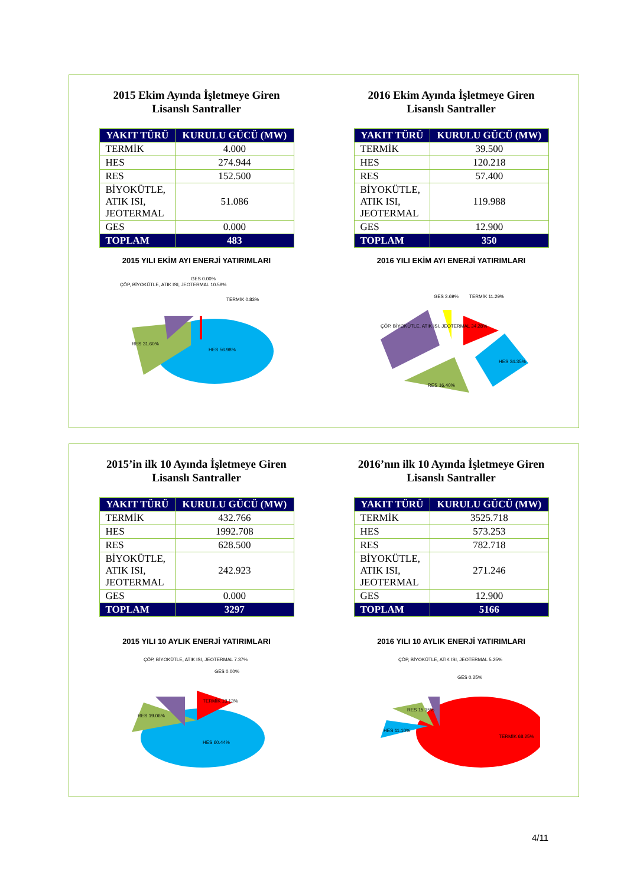2015 Ekim Ayında İşletmeye Giren
Lisanslı Santraller
| YAKIT TÜRÜ | KURULU GÜCÜ (MW) |
| --- | --- |
| TERMİK | 4.000 |
| HES | 274.944 |
| RES | 152.500 |
| BİYOKÜTLE, ATIK ISI, JEOTERMAL | 51.086 |
| GES | 0.000 |
| TOPLAM | 483 |
2015 YILI EKİM AYI ENERJİ YATIRIMLARI
HES 56.98%
RES 31.60%
ÇÖP, BİYOKÜTLE, ATIK ISI, JEOTERMAL 10.59%
GES 0.00%
TERMİK 0.83%
2016 Ekim Ayında İşletmeye Giren
Lisanslı Santraller
| YAKIT TÜRÜ | KURULU GÜCÜ (MW) |
| --- | --- |
| TERMİK | 39.500 |
| HES | 120.218 |
| RES | 57.400 |
| BİYOKÜTLE, ATIK ISI, JEOTERMAL | 119.988 |
| GES | 12.900 |
| TOPLAM | 350 |
2016 YILI EKİM AYI ENERJİ YATIRIMLARI
TERMİK 11.29%
HES 34.35%
RES 16.40%
ÇÖP, BİYOKÜTLE, ATIK ISI, JEOTERMAL 34.28%
GES 3.69%
2015’in ilk 10 Ayında İşletmeye Giren
Lisanslı Santraller
| YAKIT TÜRÜ | KURULU GÜCÜ (MW) |
| --- | --- |
| TERMİK | 432.766 |
| HES | 1992.708 |
| RES | 628.500 |
| BİYOKÜTLE, ATIK ISI, JEOTERMAL | 242.923 |
| GES | 0.000 |
| TOPLAM | 3297 |
2015 YILI 10 AYLIK ENERJİ YATIRIMLARI
HES 60.44%
RES 19.06%
ÇÖP, BİYOKÜTLE, ATIK ISI, JEOTERMAL 7.37%
GES 0.00%
TERMİK 13.13%
2016’nın ilk 10 Ayında İşletmeye Giren
Lisanslı Santraller
| YAKIT TÜRÜ | KURULU GÜCÜ (MW) |
| --- | --- |
| TERMİK | 3525.718 |
| HES | 573.253 |
| RES | 782.718 |
| BİYOKÜTLE, ATIK ISI, JEOTERMAL | 271.246 |
| GES | 12.900 |
| TOPLAM | 5166 |
2016 YILI 10 AYLIK ENERJİ YATIRIMLARI
TERMİK 68.25%
HES 11.10%
RES 15.15%
ÇÖP, BİYOKÜTLE, ATIK ISI, JEOTERMAL 5.25%
GES 0.25%
4/11